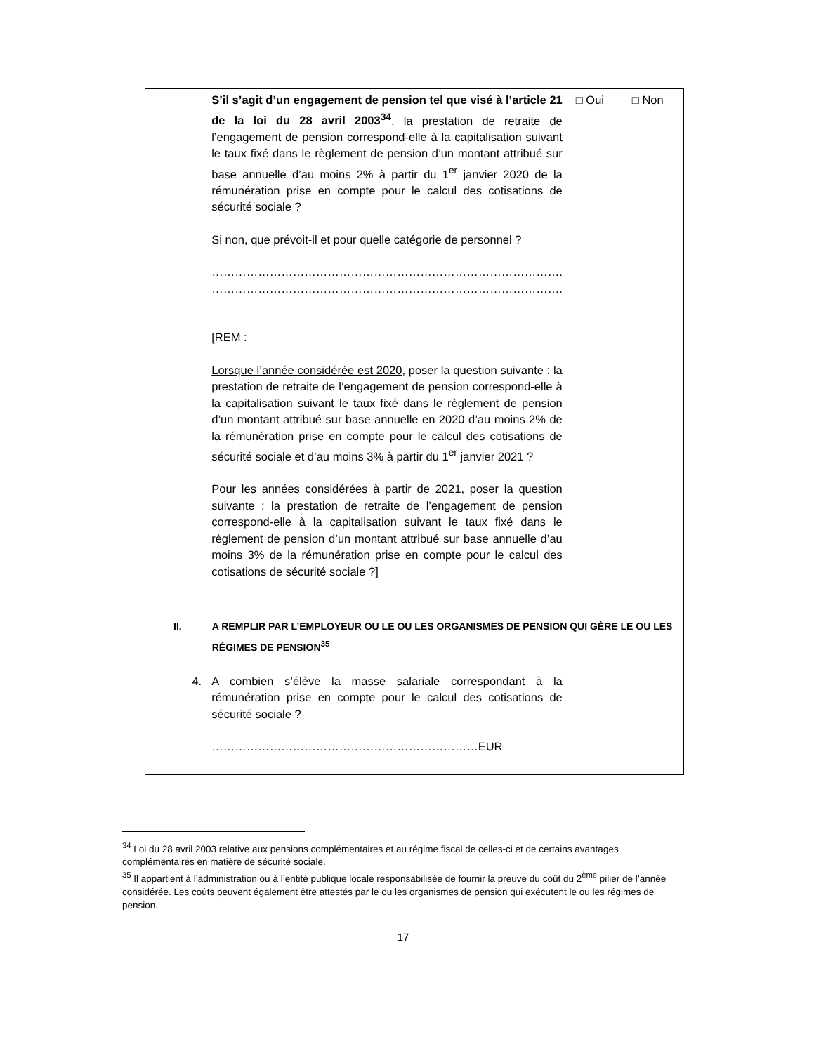| | S’il s’agit d’un engagement de pension tel que visé à l’article 21 de la loi du 28 avril 2003<sup>34</sup> , la prestation de retraite de l’engagement de pension correspond-elle à la capitalisation suivant le taux fixé dans le règlement de pension d’un montant attribué sur base annuelle d’au moins 2% à partir du 1<sup>er</sup> janvier 2020 de la rémunération prise en compte pour le calcul des cotisations de sécurité sociale ? Si non, que prévoit-il et pour quelle catégorie de personnel ? ………………………………………………………………………………. ………………………………………………………………………………. [REM : Lorsque l’année considérée est 2020 , poser la question suivante : la prestation de retraite de l’engagement de pension correspond-elle à la capitalisation suivant le taux fixé dans le règlement de pension d’un montant attribué sur base annuelle en 2020 d’au moins 2% de la rémunération prise en compte pour le calcul des cotisations de sécurité sociale et d’au moins 3% à partir du 1<sup>er</sup> janvier 2021 ? Pour les années considérées à partir de 2021, poser la question suivante : la prestation de retraite de l’engagement de pension correspond-elle à la capitalisation suivant le taux fixé dans le règlement de pension d’un montant attribué sur base annuelle d’au moins 3% de la rémunération prise en compte pour le calcul des cotisations de sécurité sociale ?] | □ Oui | □ Non |
| II. | A REMPLIR PAR L’EMPLOYEUR OU LE OU LES ORGANISMES DE PENSION QUI GÈRE LE OU LES RÉGIMES DE PENSION<sup>35</sup> | | |
| 4. | A combien s’élève la masse salariale correspondant à la rémunération prise en compte pour le calcul des cotisations de sécurité sociale ? ……………………………………………………………EUR | | |
<sup>34</sup> Loi du 28 avril 2003 relative aux pensions complémentaires et au régime fiscal de celles-ci et de certains avantages complémentaires en matière de sécurité sociale.
<sup>35</sup> Il appartient à l’administration ou à l’entité publique locale responsabilisée de fournir la preuve du coût du 2<sup>ème</sup> pilier de l’année considérée. Les coûts peuvent également être attestés par le ou les organismes de pension qui exécutent le ou les régimes de pension.
17